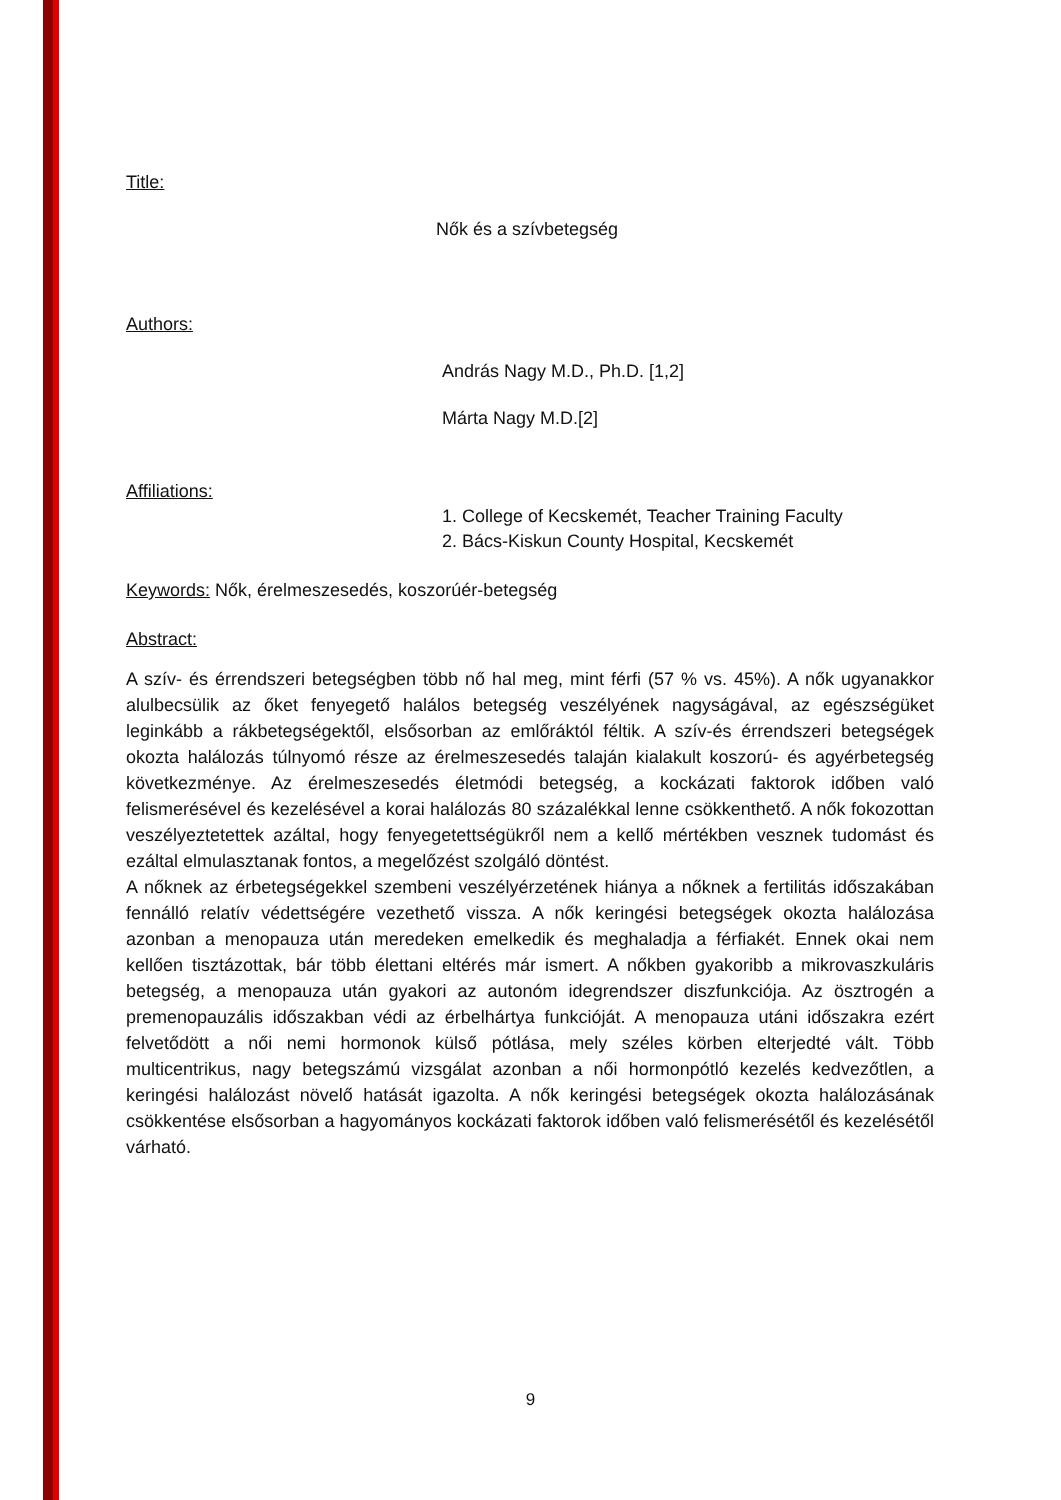Title:
Nők és a szívbetegség
Authors:
András Nagy M.D., Ph.D. [1,2]
Márta Nagy M.D.[2]
Affiliations:
1. College of Kecskemét, Teacher Training Faculty
2. Bács-Kiskun County Hospital, Kecskemét
Keywords: Nők, érelmeszesedés, koszorúér-betegség
Abstract:
A szív- és érrendszeri betegségben több nő hal meg, mint férfi (57 % vs. 45%). A nők ugyanakkor alulbecsülik az őket fenyegető halálos betegség veszélyének nagyságával, az egészségüket leginkább a rákbetegségektől, elsősorban az emlőráktól féltik. A szív-és érrendszeri betegségek okozta halálozás túlnyomó része az érelmeszesedés talaján kialakult koszorú- és agyérbetegség következménye. Az érelmeszesedés életmódi betegség, a kockázati faktorok időben való felismerésével és kezelésével a korai halálozás 80 százalékkal lenne csökkenthető. A nők fokozottan veszélyeztetettek azáltal, hogy fenyegetettségükről nem a kellő mértékben vesznek tudomást és ezáltal elmulasztanak fontos, a megelőzést szolgáló döntést.
A nőknek az érbetegségekkel szembeni veszélyérzetének hiánya a nőknek a fertilitás időszakában fennálló relatív védettségére vezethető vissza. A nők keringési betegségek okozta halálozása azonban a menopauza után meredeken emelkedik és meghaladja a férfiakét. Ennek okai nem kellően tisztázottak, bár több élettani eltérés már ismert. A nőkben gyakoribb a mikrovaszkuláris betegség, a menopauza után gyakori az autonóm idegrendszer diszfunkciója. Az ösztrogén a premenopauzális időszakban védi az érbelhártya funkcióját. A menopauza utáni időszakra ezért felvetődött a női nemi hormonok külső pótlása, mely széles körben elterjedté vált. Több multicentrikus, nagy betegszámú vizsgálat azonban a női hormonpótló kezelés kedvezőtlen, a keringési halálozást növelő hatását igazolta. A nők keringési betegségek okozta halálozásának csökkentése elsősorban a hagyományos kockázati faktorok időben való felismerésétől és kezelésétől várható.
9